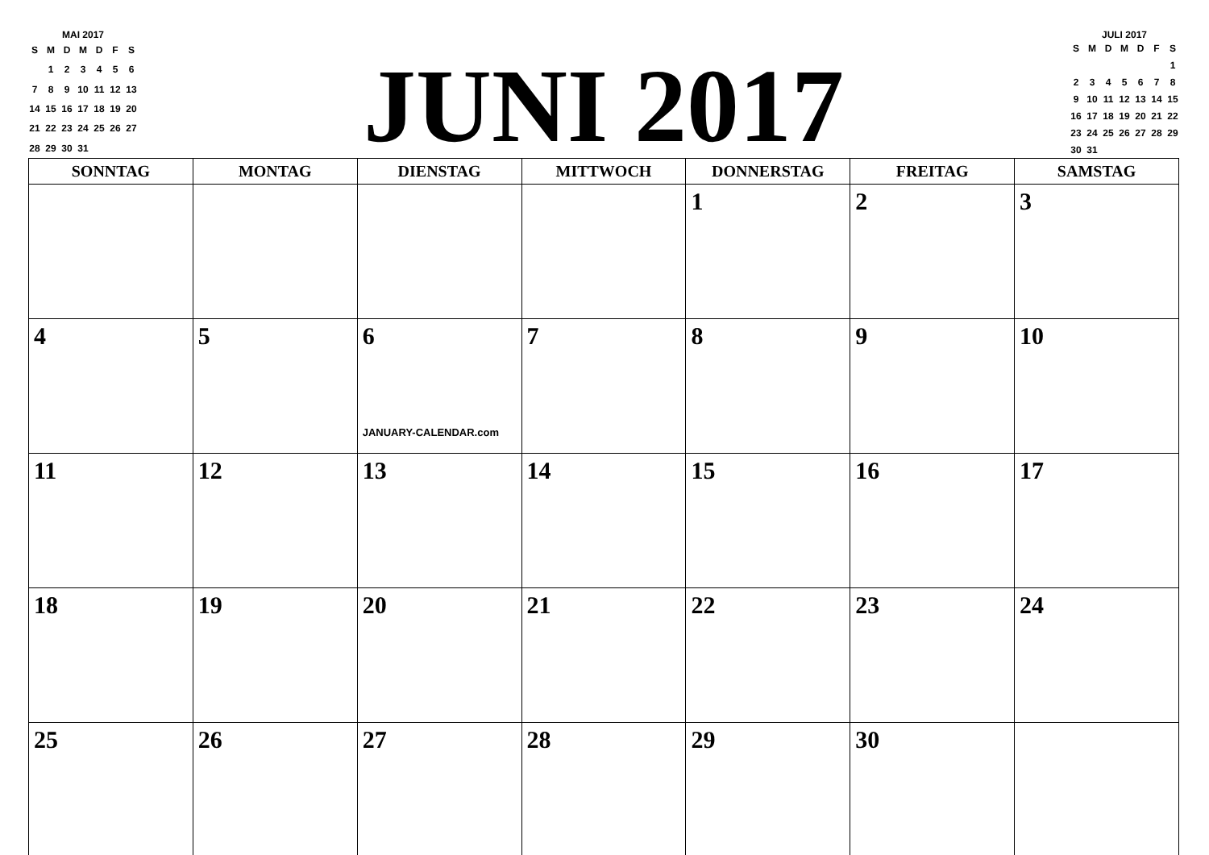MAI 2017
| S | M | D | M | D | F | S |
| | 1 | 2 | 3 | 4 | 5 | 6 |
| 7 | 8 | 9 | 10 | 11 | 12 | 13 |
| 14 | 15 | 16 | 17 | 18 | 19 | 20 |
| 21 | 22 | 23 | 24 | 25 | 26 | 27 |
| 28 | 29 | 30 | 31 | | | |
JUNI 2017
JULI 2017
| S | M | D | M | D | F | S |
| | | | | | | 1 |
| 2 | 3 | 4 | 5 | 6 | 7 | 8 |
| 9 | 10 | 11 | 12 | 13 | 14 | 15 |
| 16 | 17 | 18 | 19 | 20 | 21 | 22 |
| 23 | 24 | 25 | 26 | 27 | 28 | 29 |
| 30 | 31 | | | | | |
| SONNTAG | MONTAG | DIENSTAG | MITTWOCH | DONNERSTAG | FREITAG | SAMSTAG |
| --- | --- | --- | --- | --- | --- | --- |
| | | | | 1 | 2 | 3 |
| 4 | 5 | 6 JANUARY-CALENDAR.com | 7 | 8 | 9 | 10 |
| 11 | 12 | 13 | 14 | 15 | 16 | 17 |
| 18 | 19 | 20 | 21 | 22 | 23 | 24 |
| 25 | 26 | 27 | 28 | 29 | 30 | |